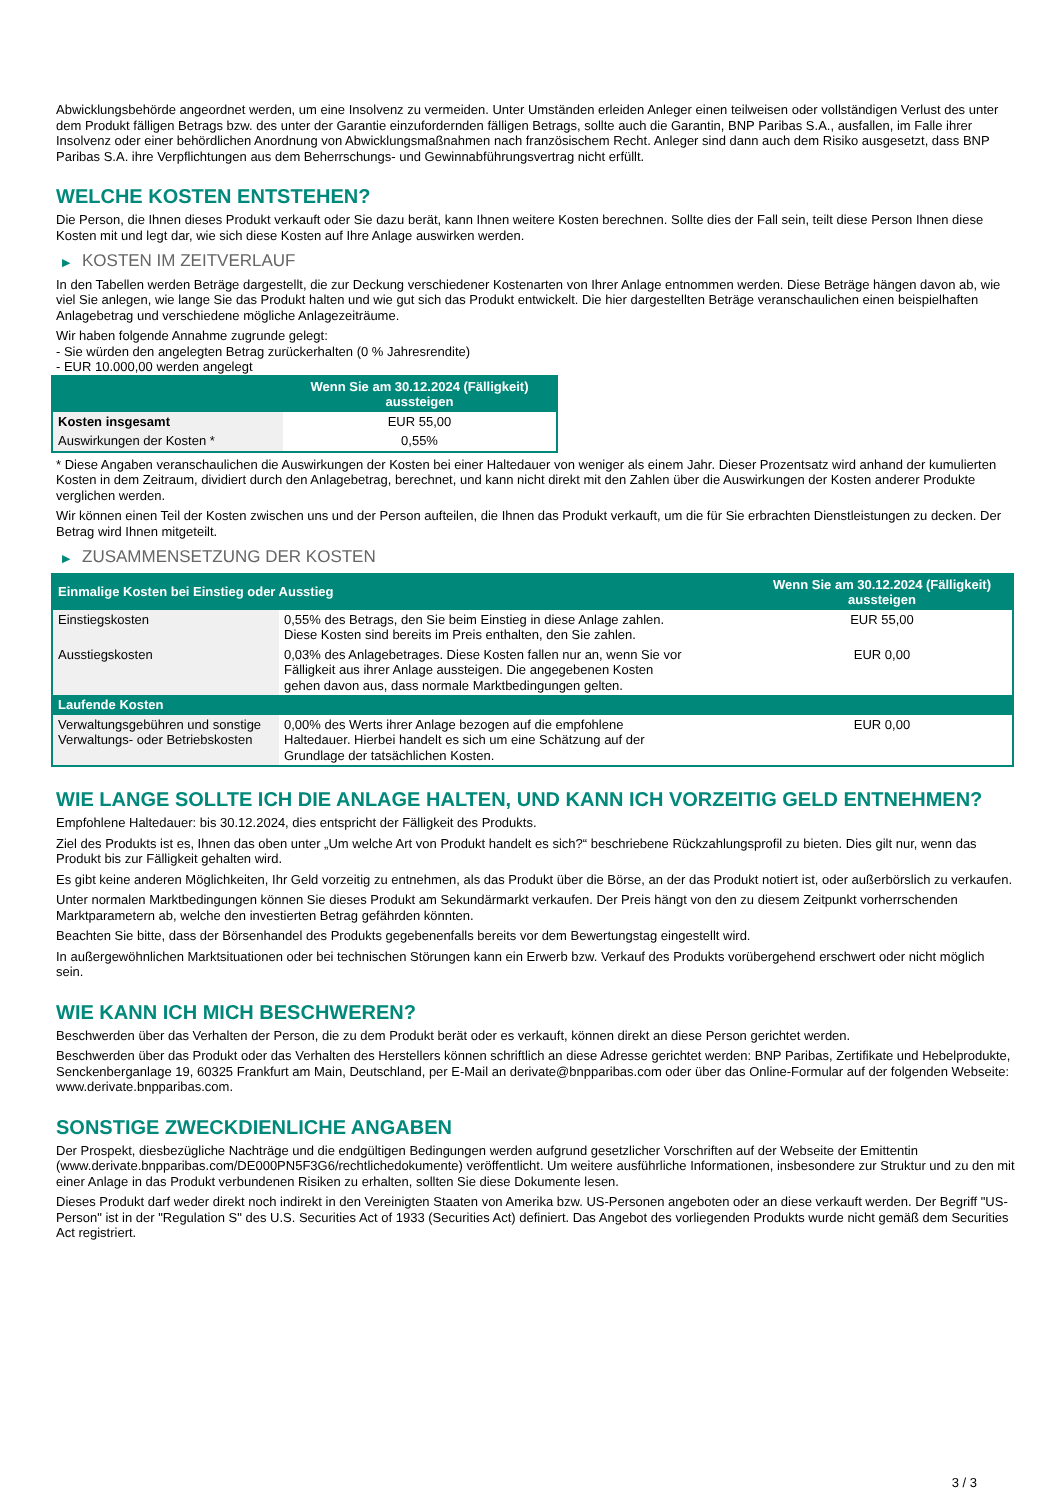Abwicklungsbehörde angeordnet werden, um eine Insolvenz zu vermeiden. Unter Umständen erleiden Anleger einen teilweisen oder vollständigen Verlust des unter dem Produkt fälligen Betrags bzw. des unter der Garantie einzufordernden fälligen Betrags, sollte auch die Garantin, BNP Paribas S.A., ausfallen, im Falle ihrer Insolvenz oder einer behördlichen Anordnung von Abwicklungsmaßnahmen nach französischem Recht. Anleger sind dann auch dem Risiko ausgesetzt, dass BNP Paribas S.A. ihre Verpflichtungen aus dem Beherrschungs- und Gewinnabführungsvertrag nicht erfüllt.
WELCHE KOSTEN ENTSTEHEN?
Die Person, die Ihnen dieses Produkt verkauft oder Sie dazu berät, kann Ihnen weitere Kosten berechnen. Sollte dies der Fall sein, teilt diese Person Ihnen diese Kosten mit und legt dar, wie sich diese Kosten auf Ihre Anlage auswirken werden.
▶ KOSTEN IM ZEITVERLAUF
In den Tabellen werden Beträge dargestellt, die zur Deckung verschiedener Kostenarten von Ihrer Anlage entnommen werden. Diese Beträge hängen davon ab, wie viel Sie anlegen, wie lange Sie das Produkt halten und wie gut sich das Produkt entwickelt. Die hier dargestellten Beträge veranschaulichen einen beispielhaften Anlagebetrag und verschiedene mögliche Anlagezeiträume.
Wir haben folgende Annahme zugrunde gelegt:
- Sie würden den angelegten Betrag zurückerhalten (0 % Jahresrendite)
- EUR 10.000,00 werden angelegt
| | Wenn Sie am 30.12.2024 (Fälligkeit) aussteigen |
| --- | --- |
| Kosten insgesamt | EUR 55,00 |
| Auswirkungen der Kosten * | 0,55% |
* Diese Angaben veranschaulichen die Auswirkungen der Kosten bei einer Haltedauer von weniger als einem Jahr. Dieser Prozentsatz wird anhand der kumulierten Kosten in dem Zeitraum, dividiert durch den Anlagebetrag, berechnet, und kann nicht direkt mit den Zahlen über die Auswirkungen der Kosten anderer Produkte verglichen werden.
Wir können einen Teil der Kosten zwischen uns und der Person aufteilen, die Ihnen das Produkt verkauft, um die für Sie erbrachten Dienstleistungen zu decken. Der Betrag wird Ihnen mitgeteilt.
▶ ZUSAMMENSETZUNG DER KOSTEN
| Einmalige Kosten bei Einstieg oder Ausstieg | | Wenn Sie am 30.12.2024 (Fälligkeit) aussteigen |
| --- | --- | --- |
| Einstiegskosten | 0,55% des Betrags, den Sie beim Einstieg in diese Anlage zahlen. Diese Kosten sind bereits im Preis enthalten, den Sie zahlen. | EUR 55,00 |
| Ausstiegskosten | 0,03% des Anlagebetrages. Diese Kosten fallen nur an, wenn Sie vor Fälligkeit aus ihrer Anlage aussteigen. Die angegebenen Kosten gehen davon aus, dass normale Marktbedingungen gelten. | EUR 0,00 |
| Laufende Kosten | | |
| Verwaltungsgebühren und sonstige Verwaltungs- oder Betriebskosten | 0,00% des Werts ihrer Anlage bezogen auf die empfohlene Haltedauer. Hierbei handelt es sich um eine Schätzung auf der Grundlage der tatsächlichen Kosten. | EUR 0,00 |
WIE LANGE SOLLTE ICH DIE ANLAGE HALTEN, UND KANN ICH VORZEITIG GELD ENTNEHMEN?
Empfohlene Haltedauer: bis 30.12.2024, dies entspricht der Fälligkeit des Produkts.
Ziel des Produkts ist es, Ihnen das oben unter „Um welche Art von Produkt handelt es sich?“ beschriebene Rückzahlungsprofil zu bieten. Dies gilt nur, wenn das Produkt bis zur Fälligkeit gehalten wird.
Es gibt keine anderen Möglichkeiten, Ihr Geld vorzeitig zu entnehmen, als das Produkt über die Börse, an der das Produkt notiert ist, oder außerbörslich zu verkaufen.
Unter normalen Marktbedingungen können Sie dieses Produkt am Sekundärmarkt verkaufen. Der Preis hängt von den zu diesem Zeitpunkt vorherrschenden Marktparametern ab, welche den investierten Betrag gefährden könnten.
Beachten Sie bitte, dass der Börsenhandel des Produkts gegebenenfalls bereits vor dem Bewertungstag eingestellt wird.
In außergewöhnlichen Marktsituationen oder bei technischen Störungen kann ein Erwerb bzw. Verkauf des Produkts vorübergehend erschwert oder nicht möglich sein.
WIE KANN ICH MICH BESCHWEREN?
Beschwerden über das Verhalten der Person, die zu dem Produkt berät oder es verkauft, können direkt an diese Person gerichtet werden.
Beschwerden über das Produkt oder das Verhalten des Herstellers können schriftlich an diese Adresse gerichtet werden: BNP Paribas, Zertifikate und Hebelprodukte, Senckenberganlage 19, 60325 Frankfurt am Main, Deutschland, per E-Mail an derivate@bnpparibas.com oder über das Online-Formular auf der folgenden Webseite: www.derivate.bnpparibas.com.
SONSTIGE ZWECKDIENLICHE ANGABEN
Der Prospekt, diesbezügliche Nachträge und die endgültigen Bedingungen werden aufgrund gesetzlicher Vorschriften auf der Webseite der Emittentin (www.derivate.bnpparibas.com/DE000PN5F3G6/rechtlichedokumente) veröffentlicht. Um weitere ausführliche Informationen, insbesondere zur Struktur und zu den mit einer Anlage in das Produkt verbundenen Risiken zu erhalten, sollten Sie diese Dokumente lesen.
Dieses Produkt darf weder direkt noch indirekt in den Vereinigten Staaten von Amerika bzw. US-Personen angeboten oder an diese verkauft werden. Der Begriff "US-Person" ist in der "Regulation S" des U.S. Securities Act of 1933 (Securities Act) definiert. Das Angebot des vorliegenden Produkts wurde nicht gemäß dem Securities Act registriert.
3 / 3